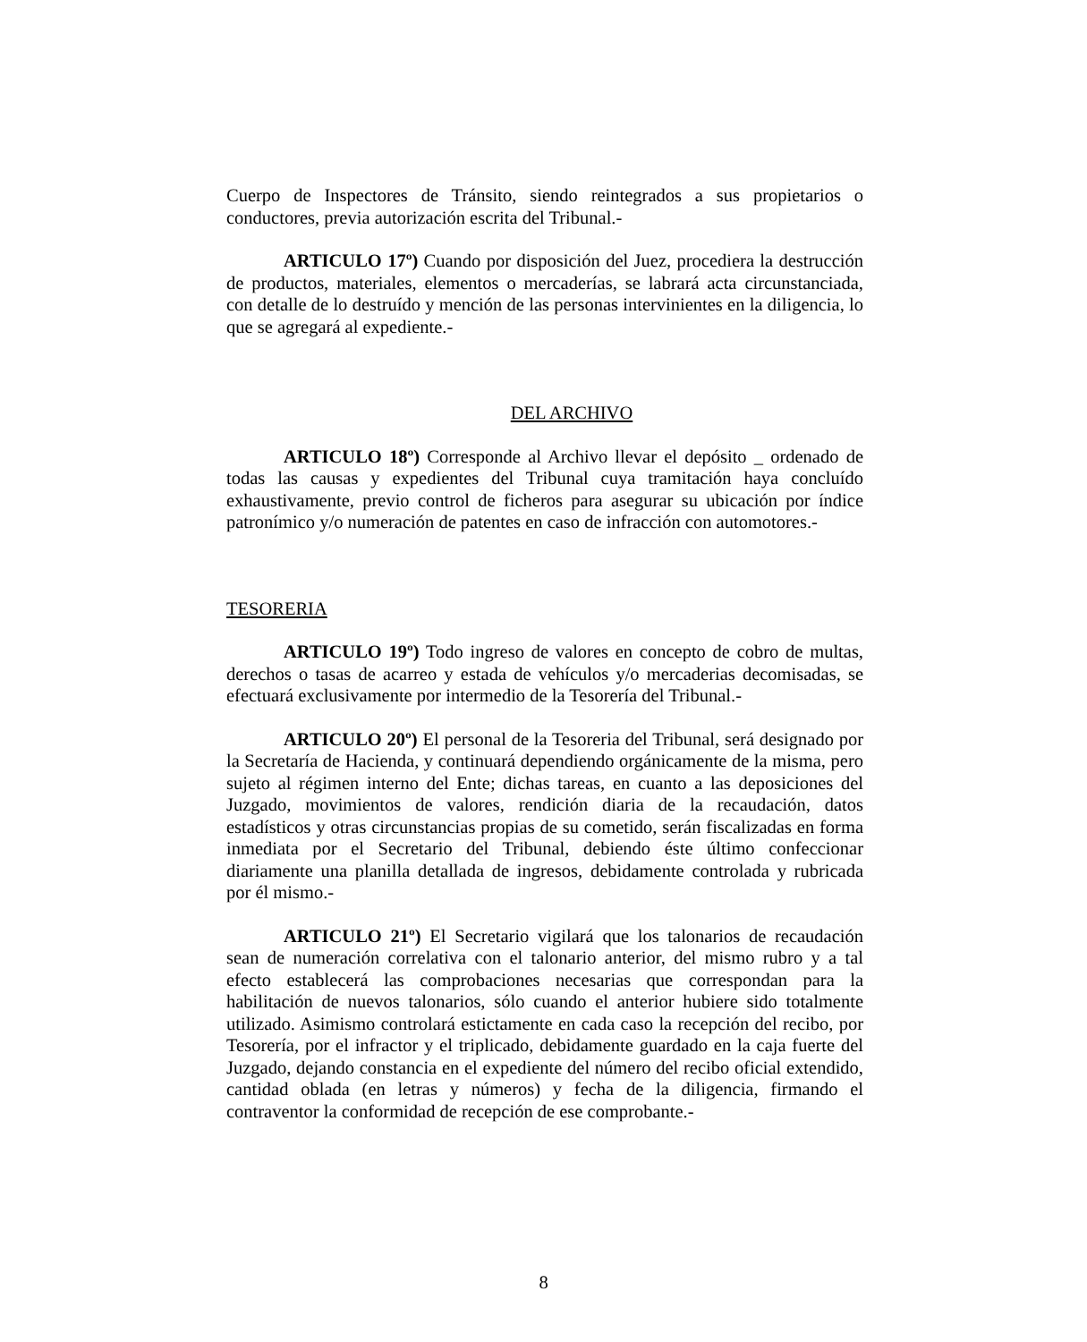Cuerpo de Inspectores de Tránsito, siendo reintegrados a sus propietarios o conductores, previa autorización escrita del Tribunal.-
ARTICULO 17º) Cuando por disposición del Juez, procediera la destrucción de productos, materiales, elementos o mercaderías, se labrará acta circunstanciada, con detalle de lo destruído y mención de las personas intervinientes en la diligencia, lo que se agregará al expediente.-
DEL ARCHIVO
ARTICULO 18º) Corresponde al Archivo llevar el depósito _ ordenado de todas las causas y expedientes del Tribunal cuya tramitación haya concluído exhaustivamente, previo control de ficheros para asegurar su ubicación por índice patronímico y/o numeración de patentes en caso de infracción con automotores.-
TESORERIA
ARTICULO 19º) Todo ingreso de valores en concepto de cobro de multas, derechos o tasas de acarreo y estada de vehículos y/o mercaderias decomisadas, se efectuará exclusivamente por intermedio de la Tesorería del Tribunal.-
ARTICULO 20º) El personal de la Tesoreria del Tribunal, será designado por la Secretaría de Hacienda, y continuará dependiendo orgánicamente de la misma, pero sujeto al régimen interno del Ente; dichas tareas, en cuanto a las deposiciones del Juzgado, movimientos de valores, rendición diaria de la recaudación, datos estadísticos y otras circunstancias propias de su cometido, serán fiscalizadas en forma inmediata por el Secretario del Tribunal, debiendo éste último confeccionar diariamente una planilla detallada de ingresos, debidamente controlada y rubricada por él mismo.-
ARTICULO 21º) El Secretario vigilará que los talonarios de recaudación sean de numeración correlativa con el talonario anterior, del mismo rubro y a tal efecto establecerá las comprobaciones necesarias que correspondan para la habilitación de nuevos talonarios, sólo cuando el anterior hubiere sido totalmente utilizado. Asimismo controlará estictamente en cada caso la recepción del recibo, por Tesorería, por el infractor y el triplicado, debidamente guardado en la caja fuerte del Juzgado, dejando constancia en el expediente del número del recibo oficial extendido, cantidad oblada (en letras y números) y fecha de la diligencia, firmando el contraventor la conformidad de recepción de ese comprobante.-
8